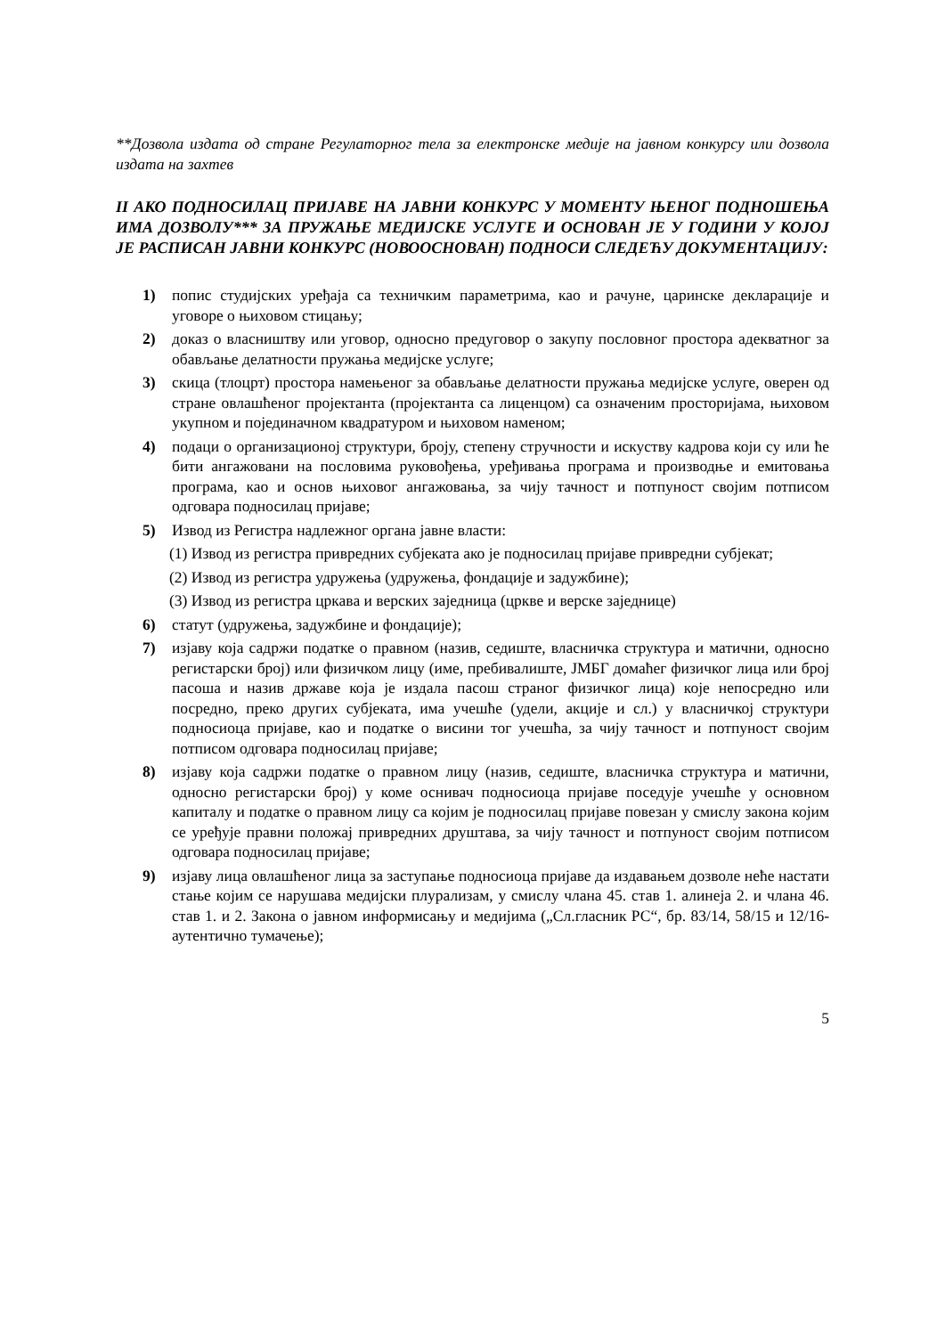**Дозвола издата од стране Регулаторног тела за електронске медије на јавном конкурсу или дозвола издата на захтев
II АКО ПОДНОСИЛАЦ ПРИЈАВЕ НА ЈАВНИ КОНКУРС У МОМЕНТУ ЊЕНОГ ПОДНОШЕЊА ИМА ДОЗВОЛУ*** ЗА ПРУЖАЊЕ МЕДИЈСКЕ УСЛУГЕ И ОСНОВАН ЈЕ У ГОДИНИ У КОЈОЈ ЈЕ РАСПИСАН ЈАВНИ КОНКУРС (НОВООСНОВАН) ПОДНОСИ СЛЕДЕЋУ ДОКУМЕНТАЦИЈУ:
1) попис студијских уређаја са техничким параметрима, као и рачуне, царинске декларације и уговоре о њиховом стицању;
2) доказ о власништву или уговор, односно предуговор о закупу пословног простора адекватног за обављање делатности пружања медијске услуге;
3) скица (тлоцрт) простора намењеног за обављање делатности пружања медијске услуге, оверен од стране овлашћеног пројектанта (пројектанта са лиценцом) са означеним просторијама, њиховом укупном и појединачном квадратуром и њиховом наменом;
4) подаци о организационој структури, броју, степену стручности и искуству кадрова који су или ће бити ангажовани на пословима руковођења, уређивања програма и производње и емитовања програма, као и основ њиховог ангажовања, за чију тачност и потпуност својим потписом одговара подносилац пријаве;
5) Извод из Регистра надлежног органа јавне власти:
(1) Извод из регистра привредних субјеката ако је подносилац пријаве привредни субјекат;
(2) Извод из регистра удружења (удружења, фондације и задужбине);
(3) Извод из регистра цркава и верских заједница (цркве и верске заједнице)
6) статут (удружења, задужбине и фондације);
7) изјаву која садржи податке о правном (назив, седиште, власничка структура и матични, односно регистарски број) или физичком лицу (име, пребивалиште, ЈМБГ домаћег физичког лица или број пасоша и назив државе која је издала пасош страног физичког лица) које непосредно или посредно, преко других субјеката, има учешће (удели, акције и сл.) у власничкој структури подносиоца пријаве, као и податке о висини тог учешћа, за чију тачност и потпуност својим потписом одговара подносилац пријаве;
8) изјаву која садржи податке о правном лицу (назив, седиште, власничка структура и матични, односно регистарски број) у коме оснивач подносиоца пријаве поседује учешће у основном капиталу и податке о правном лицу са којим је подносилац пријаве повезан у смислу закона којим се уређује правни положај привредних друштава, за чију тачност и потпуност својим потписом одговара подносилац пријаве;
9) изјаву лица овлашћеног лица за заступање подносиоца пријаве да издавањем дозволе неће настати стање којим се нарушава медијски плурализам, у смислу члана 45. став 1. алинеја 2. и члана 46. став 1. и 2. Закона о јавном информисању и медијима („Сл.гласник РС“, бр. 83/14, 58/15 и 12/16-аутентично тумачење);
5